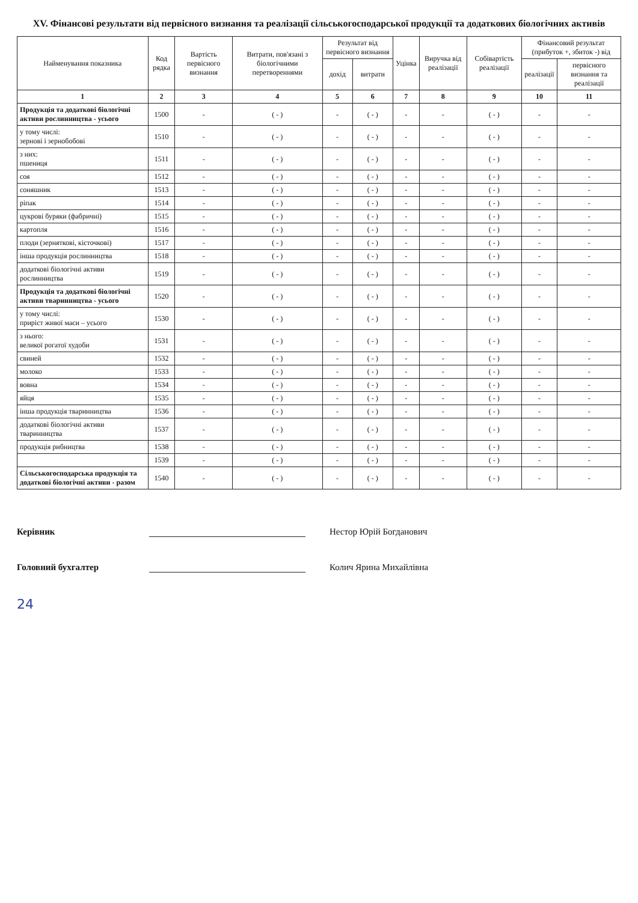XV. Фінансові результати від первісного визнання та реалізації сільськогосподарської продукції та додаткових біологічних активів
| Найменування показника | Код рядка | Вартість первісного визнання | Витрати, пов'язані з біологічними перетвореннями | Результат від первісного визнання | | Уцінка | Виручка від реалізації | Собівартість реалізації | Фінансовий результат (прибуток +, збиток -) від | |
| --- | --- | --- | --- | --- | --- | --- | --- | --- | --- | --- |
| | | | | дохід | витрати | | | | реалізації | первісного визнання та реалізації |
| 1 | 2 | 3 | 4 | 5 | 6 | 7 | 8 | 9 | 10 | 11 |
| Продукція та додаткові біологічні активи рослинництва - усього | 1500 | - | ( - ) | - | ( - ) | - | - | ( - ) | - | - |
| у тому числі: зернові і зернобобові | 1510 | - | ( - ) | - | ( - ) | - | - | ( - ) | - | - |
| з них: пшениця | 1511 | - | ( - ) | - | ( - ) | - | - | ( - ) | - | - |
| соя | 1512 | - | ( - ) | - | ( - ) | - | - | ( - ) | - | - |
| соняшник | 1513 | - | ( - ) | - | ( - ) | - | - | ( - ) | - | - |
| ріпак | 1514 | - | ( - ) | - | ( - ) | - | - | ( - ) | - | - |
| цукрові буряки (фабричні) | 1515 | - | ( - ) | - | ( - ) | - | - | ( - ) | - | - |
| картопля | 1516 | - | ( - ) | - | ( - ) | - | - | ( - ) | - | - |
| плоди (зерняткові, кісточкові) | 1517 | - | ( - ) | - | ( - ) | - | - | ( - ) | - | - |
| інша продукція рослинництва | 1518 | - | ( - ) | - | ( - ) | - | - | ( - ) | - | - |
| додаткові біологічні активи рослинництва | 1519 | - | ( - ) | - | ( - ) | - | - | ( - ) | - | - |
| Продукція та додаткові біологічні активи тваринництва - усього | 1520 | - | ( - ) | - | ( - ) | - | - | ( - ) | - | - |
| у тому числі: приріст живої маси – усього | 1530 | - | ( - ) | - | ( - ) | - | - | ( - ) | - | - |
| з нього: великої рогатої худоби | 1531 | - | ( - ) | - | ( - ) | - | - | ( - ) | - | - |
| свиней | 1532 | - | ( - ) | - | ( - ) | - | - | ( - ) | - | - |
| молоко | 1533 | - | ( - ) | - | ( - ) | - | - | ( - ) | - | - |
| вовна | 1534 | - | ( - ) | - | ( - ) | - | - | ( - ) | - | - |
| яйця | 1535 | - | ( - ) | - | ( - ) | - | - | ( - ) | - | - |
| інша продукція тваринництва | 1536 | - | ( - ) | - | ( - ) | - | - | ( - ) | - | - |
| додаткові біологічні активи тваринництва | 1537 | - | ( - ) | - | ( - ) | - | - | ( - ) | - | - |
| продукція рибництва | 1538 | - | ( - ) | - | ( - ) | - | - | ( - ) | - | - |
| | 1539 | - | ( - ) | - | ( - ) | - | - | ( - ) | - | - |
| Сільськогосподарська продукція та додаткові біологічні активи - разом | 1540 | - | ( - ) | - | ( - ) | - | - | ( - ) | - | - |
Керівник Нестор Юрій Богданович
Головний бухгалтер Колич Ярина Михайлівна
24